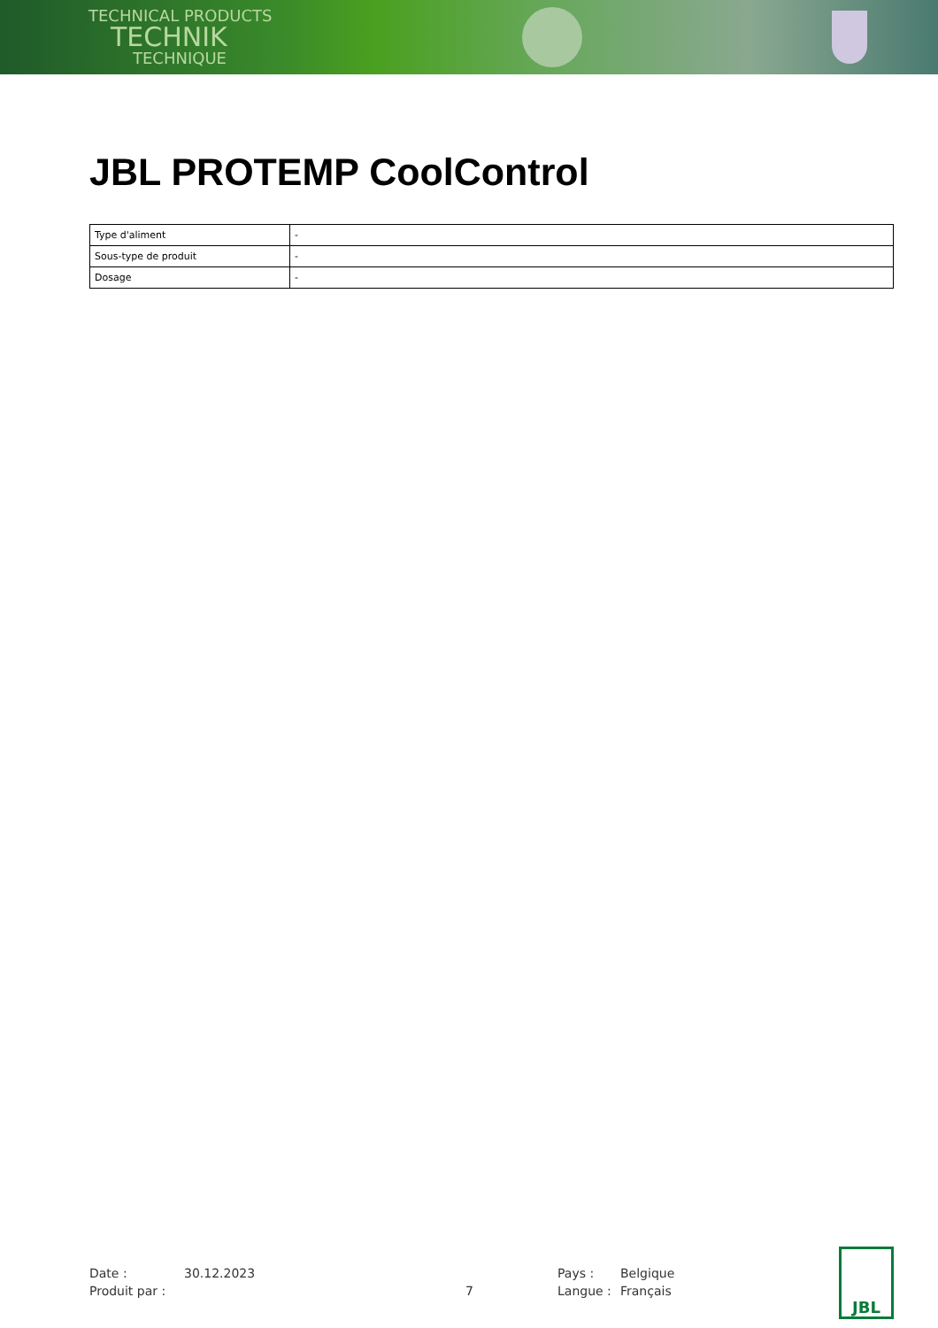TECHNICAL PRODUCTS
TECHNIK
TECHNIQUE
JBL PROTEMP CoolControl
| Type d'aliment | - |
| Sous-type de produit | - |
| Dosage | - |
| Date : | 30.12.2023 | | Pays : | Belgique |
| Produit par : | | 7 | Langue : | Français |
JBL